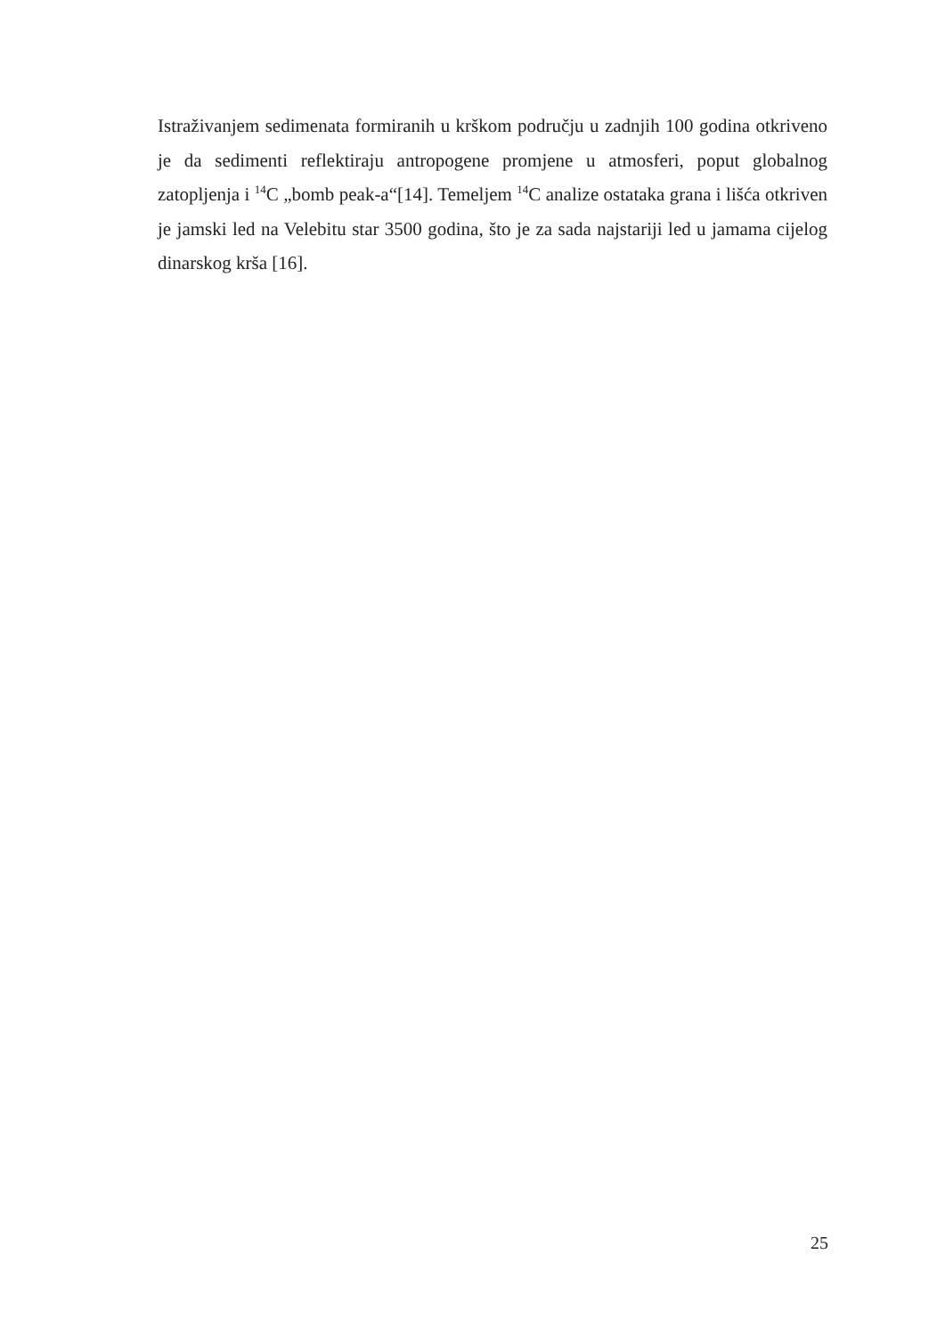Istraživanjem sedimenata formiranih u krškom području u zadnjih 100 godina otkriveno je da sedimenti reflektiraju antropogene promjene u atmosferi, poput globalnog zatopljenja i <sup>14</sup>C „bomb peak-a“[14]. Temeljem <sup>14</sup>C analize ostataka grana i lišća otkriven je jamski led na Velebitu star 3500 godina, što je za sada najstariji led u jamama cijelog dinarskog krša [16].
25